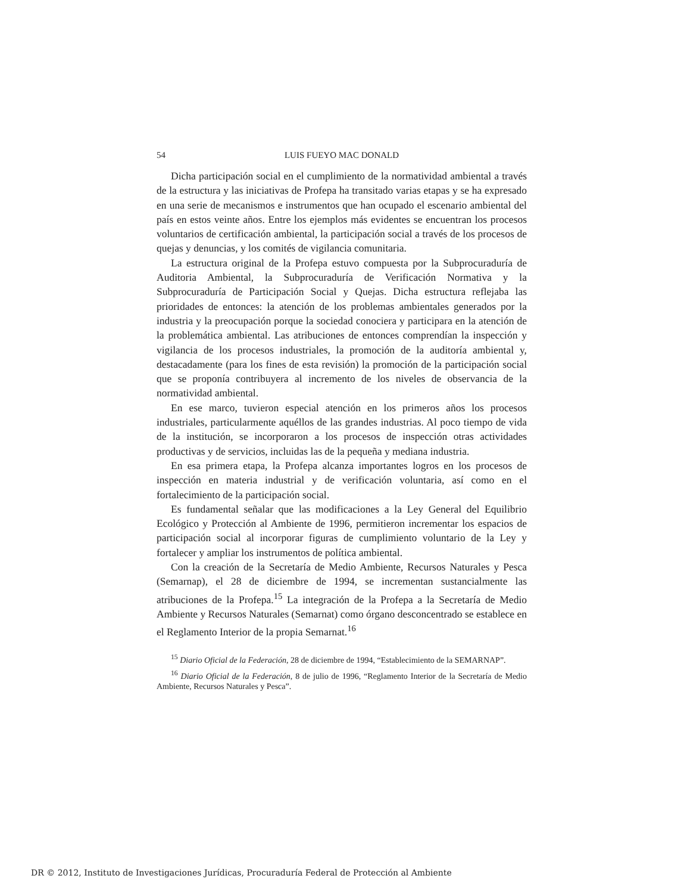54 LUIS FUEYO MAC DONALD
Dicha participación social en el cumplimiento de la normatividad ambiental a través de la estructura y las iniciativas de Profepa ha transitado varias etapas y se ha expresado en una serie de mecanismos e instrumentos que han ocupado el escenario ambiental del país en estos veinte años. Entre los ejemplos más evidentes se encuentran los procesos voluntarios de certificación ambiental, la participación social a través de los procesos de quejas y denuncias, y los comités de vigilancia comunitaria.
La estructura original de la Profepa estuvo compuesta por la Subprocuraduría de Auditoria Ambiental, la Subprocuraduría de Verificación Normativa y la Subprocuraduría de Participación Social y Quejas. Dicha estructura reflejaba las prioridades de entonces: la atención de los problemas ambientales generados por la industria y la preocupación porque la sociedad conociera y participara en la atención de la problemática ambiental. Las atribuciones de entonces comprendían la inspección y vigilancia de los procesos industriales, la promoción de la auditoría ambiental y, destacadamente (para los fines de esta revisión) la promoción de la participación social que se proponía contribuyera al incremento de los niveles de observancia de la normatividad ambiental.
En ese marco, tuvieron especial atención en los primeros años los procesos industriales, particularmente aquéllos de las grandes industrias. Al poco tiempo de vida de la institución, se incorporaron a los procesos de inspección otras actividades productivas y de servicios, incluidas las de la pequeña y mediana industria.
En esa primera etapa, la Profepa alcanza importantes logros en los procesos de inspección en materia industrial y de verificación voluntaria, así como en el fortalecimiento de la participación social.
Es fundamental señalar que las modificaciones a la Ley General del Equilibrio Ecológico y Protección al Ambiente de 1996, permitieron incrementar los espacios de participación social al incorporar figuras de cumplimiento voluntario de la Ley y fortalecer y ampliar los instrumentos de política ambiental.
Con la creación de la Secretaría de Medio Ambiente, Recursos Naturales y Pesca (Semarnap), el 28 de diciembre de 1994, se incrementan sustancialmente las atribuciones de la Profepa.<sup>15</sup> La integración de la Profepa a la Secretaría de Medio Ambiente y Recursos Naturales (Semarnat) como órgano desconcentrado se establece en el Reglamento Interior de la propia Semarnat.<sup>16</sup>
<sup>15</sup> Diario Oficial de la Federación, 28 de diciembre de 1994, “Establecimiento de la SEMARNAP”.
<sup>16</sup> Diario Oficial de la Federación, 8 de julio de 1996, “Reglamento Interior de la Secretaría de Medio Ambiente, Recursos Naturales y Pesca”.
DR © 2012, Instituto de Investigaciones Jurídicas, Procuraduría Federal de Protección al Ambiente